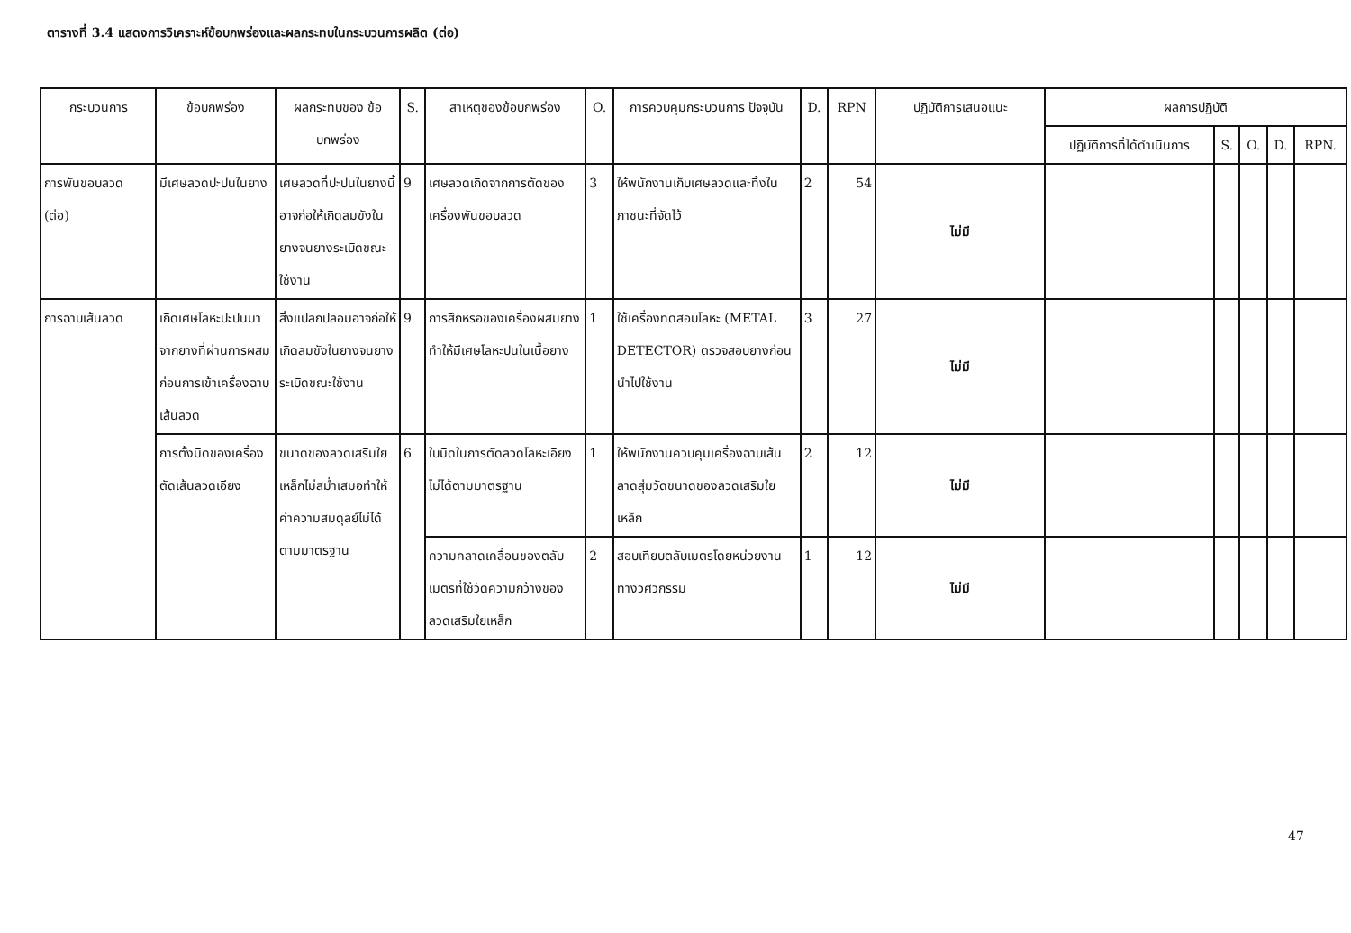ตารางที่ 3.4 แสดงการวิเคราะห์ข้อบกพร่องและผลกระทบในกระบวนการผลิต (ต่อ)
| กระบวนการ | ข้อบกพร่อง | ผลกระทบของ ข้อบกพร่อง | S. | สาเหตุของข้อบกพร่อง | O. | การควบคุมกระบวนการ ปัจจุบัน | D. | RPN | ปฏิบัติการเสนอแนะ | ผลการปฏิบัติ | | | | |
| --- | --- | --- | --- | --- | --- | --- | --- | --- | --- | --- | --- | --- | --- | --- |
| | | | | | | | | | | ปฏิบัติการที่ได้ดำเนินการ | S. | O. | D. | RPN. |
| การพันขอบลวด (ต่อ) | มีเศษลวดปะปนในยาง | เศษลวดที่ปะปนในยางนี้อาจก่อให้เกิดลมขังในยางจนยางระเบิดขณะใช้งาน | 9 | เศษลวดเกิดจากการตัดของเครื่องพันขอบลวด | 3 | ให้พนักงานเก็บเศษลวดและทิ้งในภาชนะที่จัดไว้ | 2 | 54 | ไม่มี | | | | | |
| การฉาบเส้นลวด | เกิดเศษโลหะปะปนมาจากยางที่ผ่านการผสมก่อนการเข้าเครื่องฉาบเส้นลวด | สิ่งแปลกปลอมอาจก่อให้เกิดลมขังในยางจนยางระเบิดขณะใช้งาน | 9 | การสึกหรอของเครื่องผสมยาง ทำให้มีเศษโลหะปนในเนื้อยาง | 1 | ใช้เครื่องทดสอบโลหะ (METAL DETECTOR) ตรวจสอบยางก่อนนำไปใช้งาน | 3 | 27 | ไม่มี | | | | | |
| | การตั้งมีดของเครื่องตัดเส้นลวดเอียง | ขนาดของลวดเสริมใยเหล็กไม่สม่ำเสมอทำให้ค่าความสมดุลย์ไม่ได้ตามมาตรฐาน | 6 | ใบมีดในการตัดลวดโลหะเอียงไม่ได้ตามมาตรฐาน | 1 | ให้พนักงานควบคุมเครื่องฉาบเส้นลาดสุ่มวัดขนาดของลวดเสริมใยเหล็ก | 2 | 12 | ไม่มี | | | | | |
| | | | | ความคลาดเคลื่อนของตลับเมตรที่ใช้วัดความกว้างของลวดเสริมใยเหล็ก | 2 | สอบเทียบตลับเมตรโดยหน่วยงานทางวิศวกรรม | 1 | 12 | ไม่มี | | | | | |
47